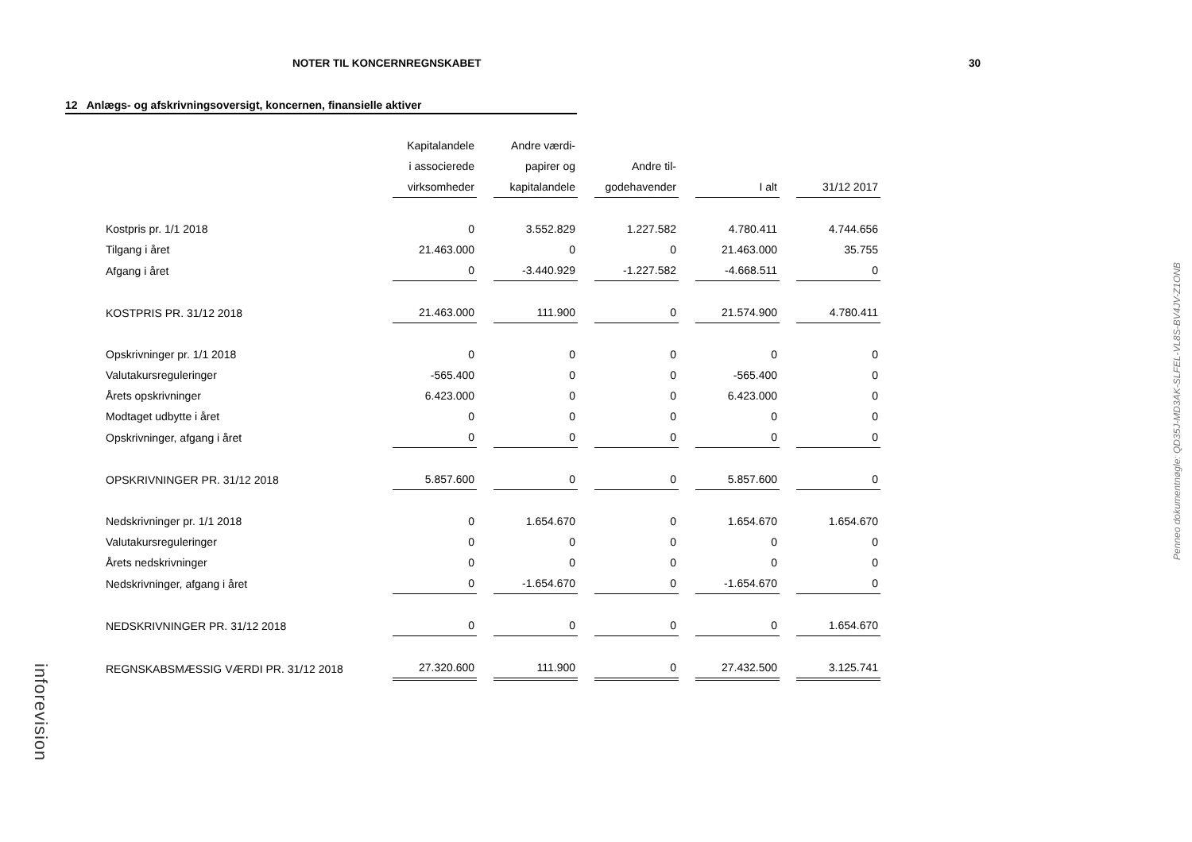NOTER TIL KONCERNREGNSKABET 30
12 Anlægs- og afskrivningsoversigt, koncernen, finansielle aktiver
| | Kapitalandele | Andre værdi- | | | |
| | i associerede | papirer og | Andre til- | | |
| | virksomheder | kapitalandele | godehavender | I alt | 31/12 2017 |
| Kostpris pr. 1/1 2018 | 0 | 3.552.829 | 1.227.582 | 4.780.411 | 4.744.656 |
| Tilgang i året | 21.463.000 | 0 | 0 | 21.463.000 | 35.755 |
| Afgang i året | 0 | -3.440.929 | -1.227.582 | -4.668.511 | 0 |
| KOSTPRIS PR. 31/12 2018 | 21.463.000 | 111.900 | 0 | 21.574.900 | 4.780.411 |
| Opskrivninger pr. 1/1 2018 | 0 | 0 | 0 | 0 | 0 |
| Valutakursreguleringer | -565.400 | 0 | 0 | -565.400 | 0 |
| Årets opskrivninger | 6.423.000 | 0 | 0 | 6.423.000 | 0 |
| Modtaget udbytte i året | 0 | 0 | 0 | 0 | 0 |
| Opskrivninger, afgang i året | 0 | 0 | 0 | 0 | 0 |
| OPSKRIVNINGER PR. 31/12 2018 | 5.857.600 | 0 | 0 | 5.857.600 | 0 |
| Nedskrivninger pr. 1/1 2018 | 0 | 1.654.670 | 0 | 1.654.670 | 1.654.670 |
| Valutakursreguleringer | 0 | 0 | 0 | 0 | 0 |
| Årets nedskrivninger | 0 | 0 | 0 | 0 | 0 |
| Nedskrivninger, afgang i året | 0 | -1.654.670 | 0 | -1.654.670 | 0 |
| NEDSKRIVNINGER PR. 31/12 2018 | 0 | 0 | 0 | 0 | 1.654.670 |
| REGNSKABSMÆSSIG VÆRDI PR. 31/12 2018 | 27.320.600 | 111.900 | 0 | 27.432.500 | 3.125.741 |
Penneo dokumentnøgle: QD35J-MD3AK-SLFEL-VL8S-BV4JV-Z1ONB
inforevision